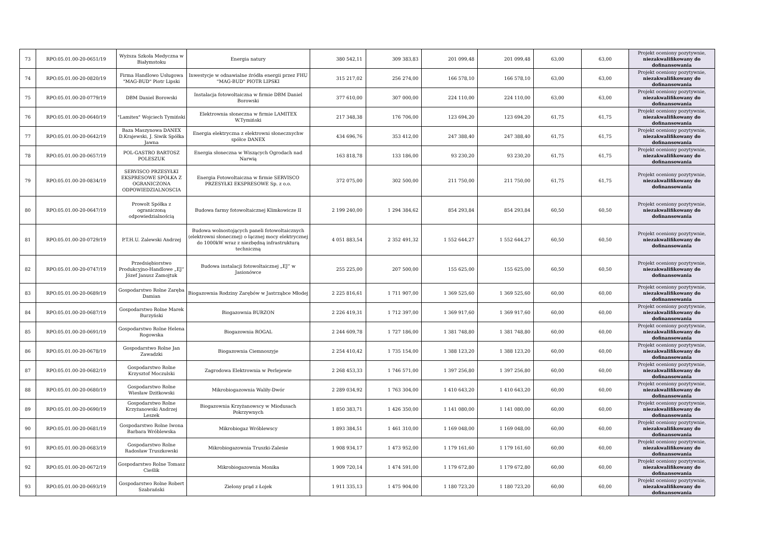| 73 | RPO.05.01.00-20-0651/19 | Wyższa Szkoła Medyczna w Białymstoku | Energia natury | 380 542,11 | 309 383,83 | 201 099,48 | 201 099,48 | 63,00 | 63,00 | Projekt oceniony pozytywnie, niezakwalifikowany do dofinansowania |
| 74 | RPO.05.01.00-20-0820/19 | Firma Handlowo Usługowa "MAG-BUD" Piotr Lipski | Inwestycje w odnawialne źródła energii przez FHU "MAG-BUD" PIOTR LIPSKI | 315 217,02 | 256 274,00 | 166 578,10 | 166 578,10 | 63,00 | 63,00 | Projekt oceniony pozytywnie, niezakwalifikowany do dofinansowania |
| 75 | RPO.05.01.00-20-0779/19 | DBM Daniel Borowski | Instalacja fotowoltaiczna w firmie DBM Daniel Borowski | 377 610,00 | 307 000,00 | 224 110,00 | 224 110,00 | 63,00 | 63,00 | Projekt oceniony pozytywnie, niezakwalifikowany do dofinansowania |
| 76 | RPO.05.01.00-20-0640/19 | "Lamitex" Wojciech Tymiński | Elektrownia słoneczna w firmie LAMITEX W.Tymiński | 217 348,38 | 176 706,00 | 123 694,20 | 123 694,20 | 61,75 | 61,75 | Projekt oceniony pozytywnie, niezakwalifikowany do dofinansowania |
| 77 | RPO.05.01.00-20-0642/19 | Baza Maszynowa DANEX D.Krajewski, J. Siwik Spółka Jawna | Energia elektryczna z elektrowni słonecznychw spółce DANEX | 434 696,76 | 353 412,00 | 247 388,40 | 247 388,40 | 61,75 | 61,75 | Projekt oceniony pozytywnie, niezakwalifikowany do dofinansowania |
| 78 | RPO.05.01.00-20-0657/19 | POL-GASTRO BARTOSZ POLESZUK | Energia słoneczna w Wiszących Ogrodach nad Narwią | 163 818,78 | 133 186,00 | 93 230,20 | 93 230,20 | 61,75 | 61,75 | Projekt oceniony pozytywnie, niezakwalifikowany do dofinansowania |
| 79 | RPO.05.01.00-20-0834/19 | SERVISCO PRZESYŁKI EKSPRESOWE SPÓŁKA Z OGRANICZONA ODPOWIEDZIALNOSCIA | Energia Fotowoltaiczna w firmie SERVISCO PRZESYŁKI EKSPRESOWE Sp. z o.o. | 372 075,00 | 302 500,00 | 211 750,00 | 211 750,00 | 61,75 | 61,75 | Projekt oceniony pozytywnie, niezakwalifikowany do dofinansowania |
| 80 | RPO.05.01.00-20-0647/19 | Prowolt Spółka z ograniczoną odpowiedzialnością | Budowa farmy fotowoltaicznej Klimkowicze II | 2 199 240,00 | 1 294 384,62 | 854 293,84 | 854 293,84 | 60,50 | 60,50 | Projekt oceniony pozytywnie, niezakwalifikowany do dofinansowania |
| 81 | RPO.05.01.00-20-0729/19 | P.T.H.U. Zalewski Andrzej | Budowa wolnostojących paneli fotowoltaicznych (elektrowni słonecznej) o łącznej mocy elektrycznej do 1000kW wraz z niezbędną infrastrukturą techniczną | 4 051 883,54 | 2 352 491,32 | 1 552 644,27 | 1 552 644,27 | 60,50 | 60,50 | Projekt oceniony pozytywnie, niezakwalifikowany do dofinansowania |
| 82 | RPO.05.01.00-20-0747/19 | Przedsiębiorstwo Produkcyjno-Handlowe „EJ” Józef Janusz Zamojtuk | Budowa instalacji fotowoltaicznej „EJ” w Jasionówce | 255 225,00 | 207 500,00 | 155 625,00 | 155 625,00 | 60,50 | 60,50 | Projekt oceniony pozytywnie, niezakwalifikowany do dofinansowania |
| 83 | RPO.05.01.00-20-0689/19 | Gospodarstwo Rolne Zaręba Damian | Biogazownia Rodziny Zarębów w Jastrząbce Młodej | 2 225 816,61 | 1 711 907,00 | 1 369 525,60 | 1 369 525,60 | 60,00 | 60,00 | Projekt oceniony pozytywnie, niezakwalifikowany do dofinansowania |
| 84 | RPO.05.01.00-20-0687/19 | Gospodarstwo Rolne Marek Burzyński | Biogazownia BURZON | 2 226 419,31 | 1 712 397,00 | 1 369 917,60 | 1 369 917,60 | 60,00 | 60,00 | Projekt oceniony pozytywnie, niezakwalifikowany do dofinansowania |
| 85 | RPO.05.01.00-20-0691/19 | Gospodarstwo Rolne Helena Rogowska | Biogazownia ROGAL | 2 244 609,78 | 1 727 186,00 | 1 381 748,80 | 1 381 748,80 | 60,00 | 60,00 | Projekt oceniony pozytywnie, niezakwalifikowany do dofinansowania |
| 86 | RPO.05.01.00-20-0678/19 | Gospodarstwo Rolne Jan Zawadzki | Biogazownia Ciemnoszyje | 2 254 410,42 | 1 735 154,00 | 1 388 123,20 | 1 388 123,20 | 60,00 | 60,00 | Projekt oceniony pozytywnie, niezakwalifikowany do dofinansowania |
| 87 | RPO.05.01.00-20-0682/19 | Gospodarstwo Rolne Krzysztof Moczulski | Zagrodowa Elektrownia w Perlejewie | 2 268 453,33 | 1 746 571,00 | 1 397 256,80 | 1 397 256,80 | 60,00 | 60,00 | Projekt oceniony pozytywnie, niezakwalifikowany do dofinansowania |
| 88 | RPO.05.01.00-20-0680/19 | Gospodarstwo Rolne Wiesław Dzitkowski | Mikrobiogazownia Waliły-Dwór | 2 289 034,92 | 1 763 304,00 | 1 410 643,20 | 1 410 643,20 | 60,00 | 60,00 | Projekt oceniony pozytywnie, niezakwalifikowany do dofinansowania |
| 89 | RPO.05.01.00-20-0690/19 | Gospodarstwo Rolne Krzyżanowski Andrzej Leszek | Biogazownia Krzyżanowscy w Miodusach Pokrzywnych | 1 850 383,71 | 1 426 350,00 | 1 141 080,00 | 1 141 080,00 | 60,00 | 60,00 | Projekt oceniony pozytywnie, niezakwalifikowany do dofinansowania |
| 90 | RPO.05.01.00-20-0681/19 | Gospodarstwo Rolne Iwona Barbara Wróblewska | Mikrobiogaz Wróblewscy | 1 893 384,51 | 1 461 310,00 | 1 169 048,00 | 1 169 048,00 | 60,00 | 60,00 | Projekt oceniony pozytywnie, niezakwalifikowany do dofinansowania |
| 91 | RPO.05.01.00-20-0683/19 | Gospodarstwo Rolne Radosław Truszkowski | Mikrobiogazownia Truszki-Zalesie | 1 908 934,17 | 1 473 952,00 | 1 179 161,60 | 1 179 161,60 | 60,00 | 60,00 | Projekt oceniony pozytywnie, niezakwalifikowany do dofinansowania |
| 92 | RPO.05.01.00-20-0672/19 | Gospodarstwo Rolne Tomasz Cieślik | Mikrobiogazownia Monika | 1 909 720,14 | 1 474 591,00 | 1 179 672,80 | 1 179 672,80 | 60,00 | 60,00 | Projekt oceniony pozytywnie, niezakwalifikowany do dofinansowania |
| 93 | RPO.05.01.00-20-0693/19 | Gospodarstwo Rolne Robert Szabrański | Zielony prąd z Łojek | 1 911 335,13 | 1 475 904,00 | 1 180 723,20 | 1 180 723,20 | 60,00 | 60,00 | Projekt oceniony pozytywnie, niezakwalifikowany do dofinansowania |